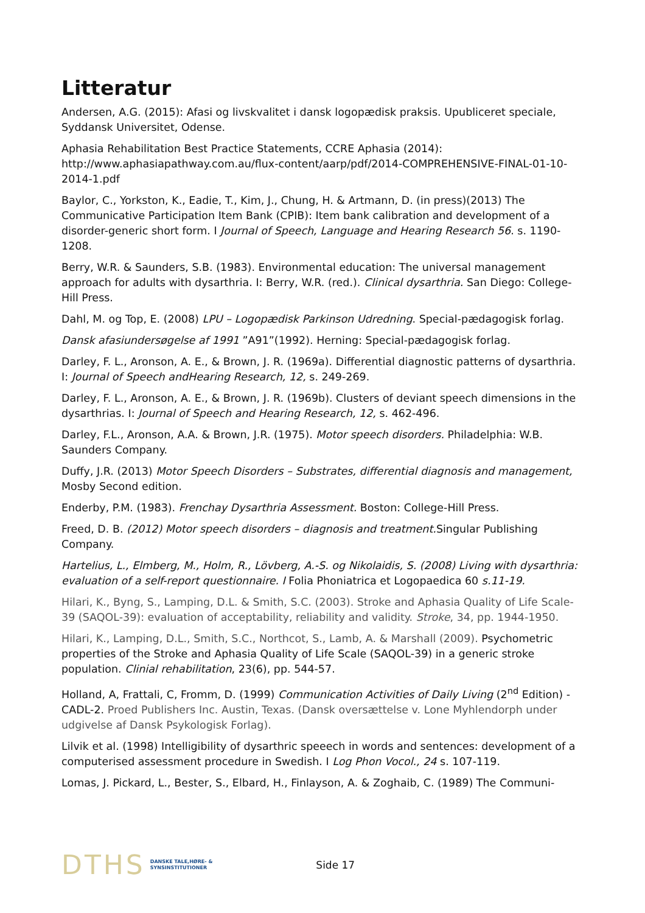Litteratur
Andersen, A.G. (2015): Afasi og livskvalitet i dansk logopædisk praksis. Upubliceret speciale, Syddansk Universitet, Odense.
Aphasia Rehabilitation Best Practice Statements, CCRE Aphasia (2014): http://www.aphasiapathway.com.au/flux-content/aarp/pdf/2014-COMPREHENSIVE-FINAL-01-10-2014-1.pdf
Baylor, C., Yorkston, K., Eadie, T., Kim, J., Chung, H. & Artmann, D. (in press)(2013) The Communicative Participation Item Bank (CPIB): Item bank calibration and development of a disorder-generic short form. I Journal of Speech, Language and Hearing Research 56. s. 1190-1208.
Berry, W.R. & Saunders, S.B. (1983). Environmental education: The universal management approach for adults with dysarthria. I: Berry, W.R. (red.). Clinical dysarthria. San Diego: College-Hill Press.
Dahl, M. og Top, E. (2008) LPU – Logopædisk Parkinson Udredning. Special-pædagogisk forlag.
Dansk afasiundersøgelse af 1991 ”A91”(1992). Herning: Special-pædagogisk forlag.
Darley, F. L., Aronson, A. E., & Brown, J. R. (1969a). Differential diagnostic patterns of dysarthria. I: Journal of Speech andHearing Research, 12, s. 249-269.
Darley, F. L., Aronson, A. E., & Brown, J. R. (1969b). Clusters of deviant speech dimensions in the dysarthrias. I: Journal of Speech and Hearing Research, 12, s. 462-496.
Darley, F.L., Aronson, A.A. & Brown, J.R. (1975). Motor speech disorders. Philadelphia: W.B. Saunders Company.
Duffy, J.R. (2013) Motor Speech Disorders – Substrates, differential diagnosis and management, Mosby Second edition.
Enderby, P.M. (1983). Frenchay Dysarthria Assessment. Boston: College-Hill Press.
Freed, D. B. (2012) Motor speech disorders – diagnosis and treatment. Singular Publishing Company.
Hartelius, L., Elmberg, M., Holm, R., Lövberg, A.-S. og Nikolaidis, S. (2008) Living with dysarthria: evaluation of a self-report questionnaire. I Folia Phoniatrica et Logopaedica 60 s.11-19.
Hilari, K., Byng, S., Lamping, D.L. & Smith, S.C. (2003). Stroke and Aphasia Quality of Life Scale-39 (SAQOL-39): evaluation of acceptability, reliability and validity. Stroke, 34, pp. 1944-1950.
Hilari, K., Lamping, D.L., Smith, S.C., Northcot, S., Lamb, A. & Marshall (2009). Psychometric properties of the Stroke and Aphasia Quality of Life Scale (SAQOL-39) in a generic stroke population. Clinial rehabilitation, 23(6), pp. 544-57.
Holland, A, Frattali, C, Fromm, D. (1999) Communication Activities of Daily Living (2<sup>nd</sup> Edition) - CADL-2. Proed Publishers Inc. Austin, Texas. (Dansk oversættelse v. Lone Myhlendorph under udgivelse af Dansk Psykologisk Forlag).
Lilvik et al. (1998) Intelligibility of dysarthric speeech in words and sentences: development of a computerised assessment procedure in Swedish. I Log Phon Vocol., 24 s. 107-119.
Lomas, J. Pickard, L., Bester, S., Elbard, H., Finlayson, A. & Zoghaib, C. (1989) The Communi-
DTHS DANSKE TALE,HØRE- &
SYNSINSTITUTIONER
Side 17